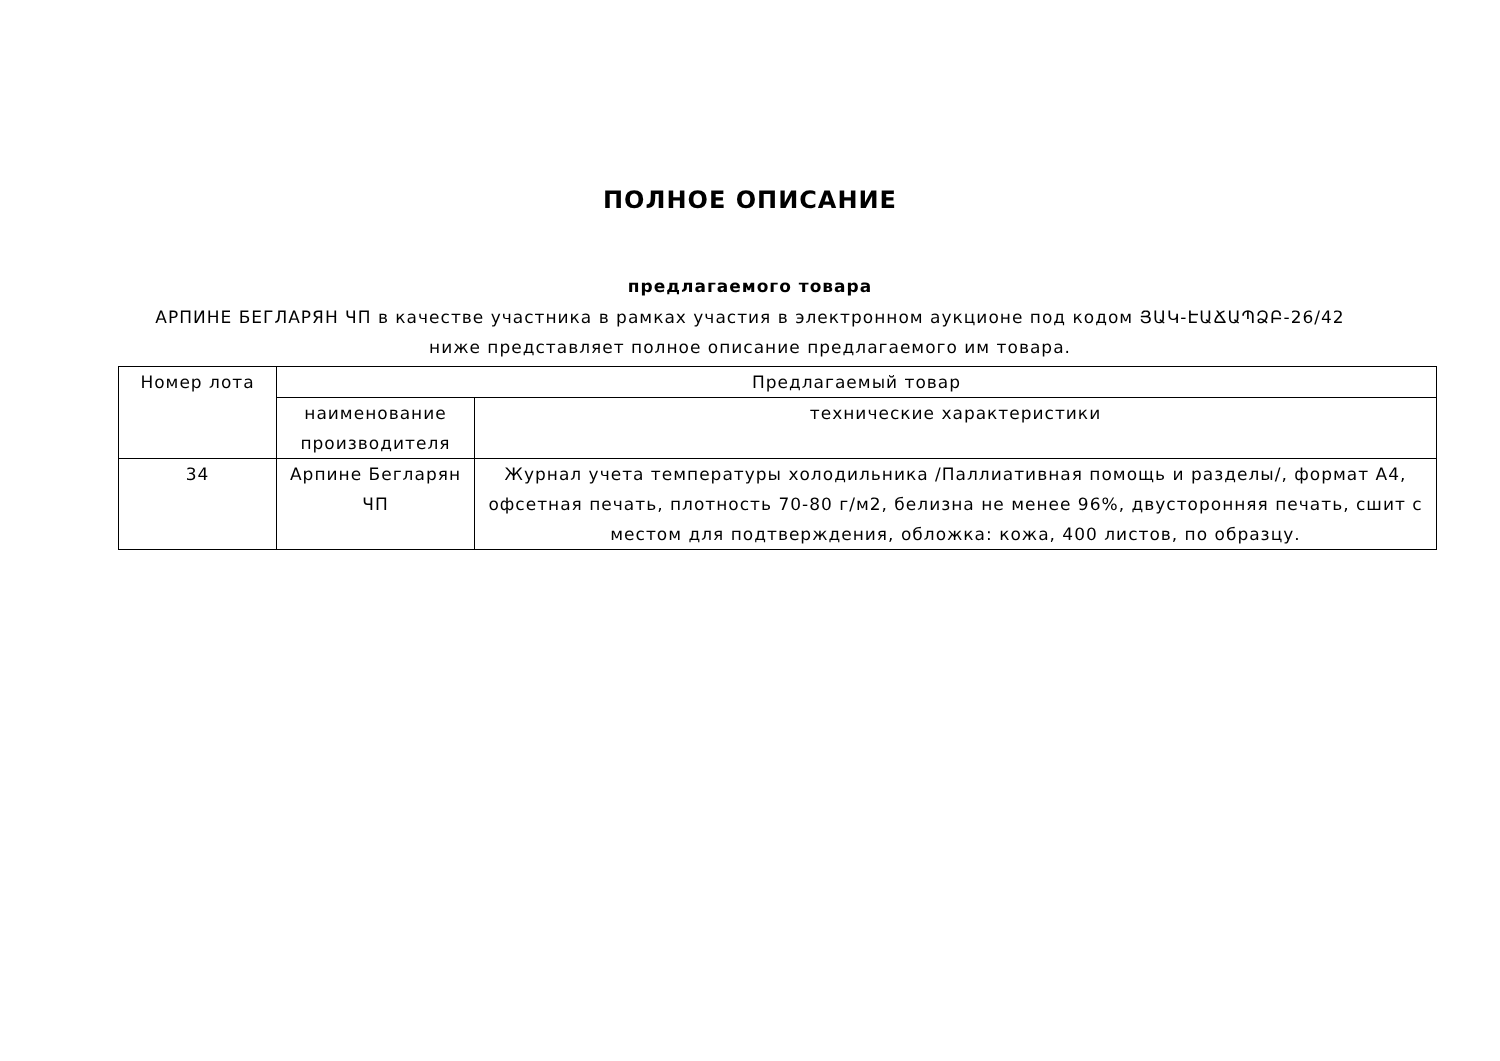ПОЛНОЕ ОПИСАНИЕ
предлагаемого товара
АРПИНЕ БЕГЛАРЯН ЧП в качестве участника в рамках участия в электронном аукционе под кодом ՅԱԿ-ԷԱՃԱՊՁԲ-26/42 ниже представляет полное описание предлагаемого им товара.
| Номер лота | Предлагаемый товар | |
| --- | --- | --- |
| | наименование производителя | технические характеристики |
| 34 | Арпине Бегларян ЧП | Журнал учета температуры холодильника /Паллиативная помощь и разделы/, формат А4, офсетная печать, плотность 70-80 г/м2, белизна не менее 96%, двусторонняя печать, сшит с местом для подтверждения, обложка: кожа, 400 листов, по образцу. |